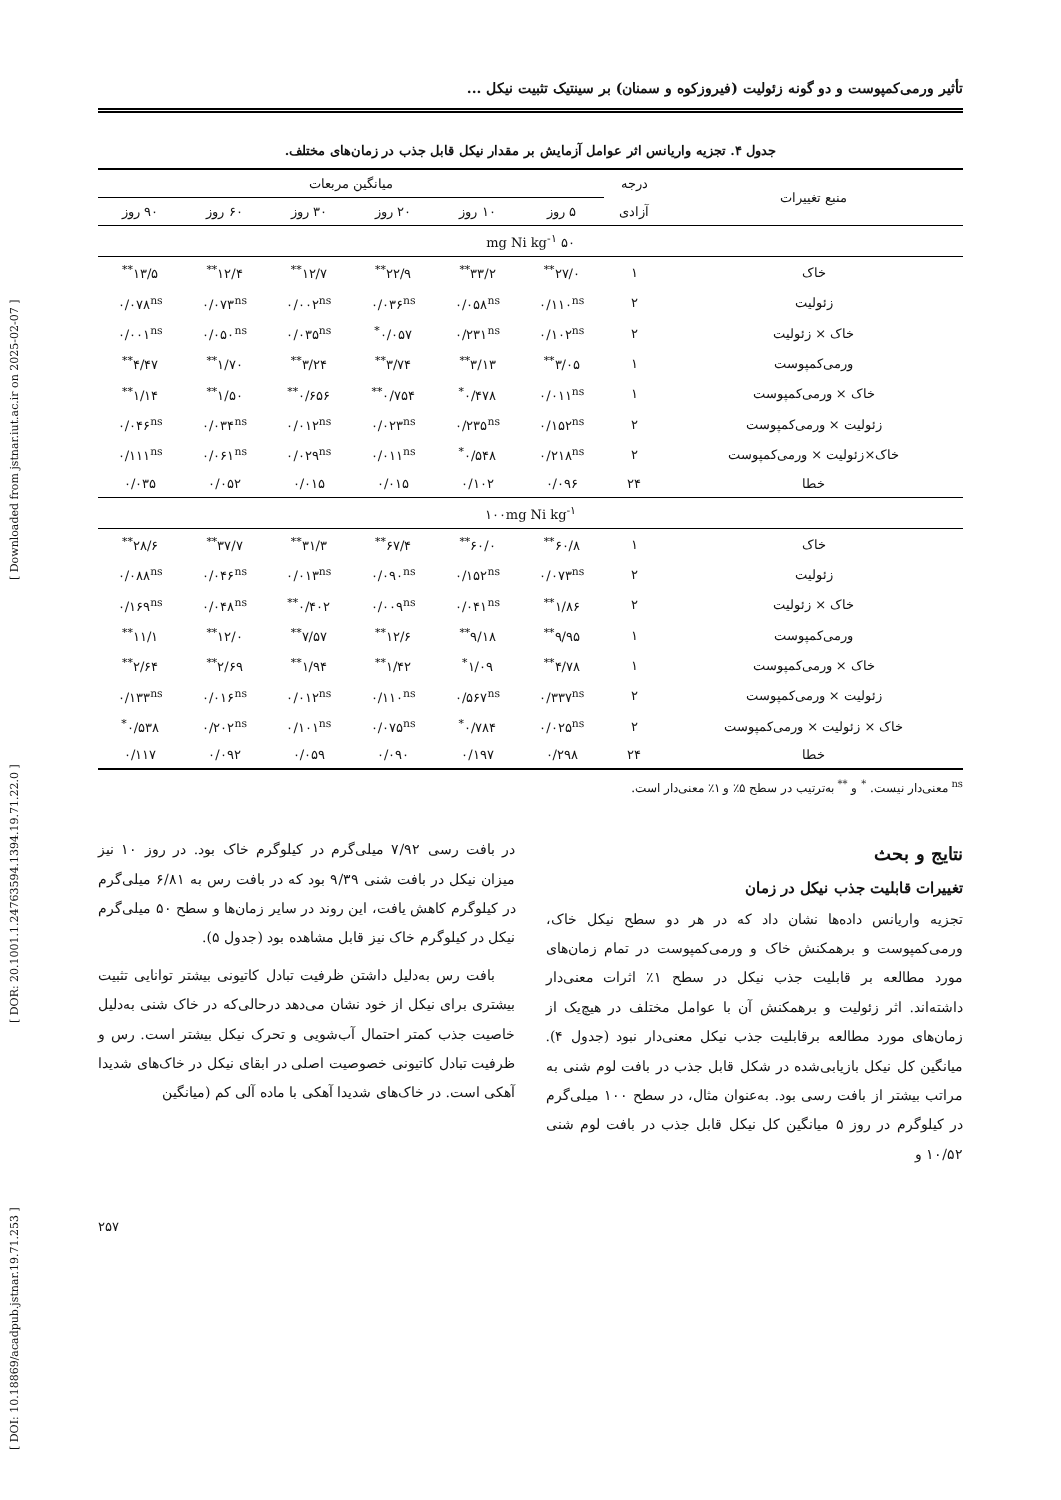[ DOI: 10.18869/acadpub.jstnar.19.71.253 ] [ DOR: 20.1001.1.24763594.1394.19.71.22.0 ] [ Downloaded from jstnar.iut.ac.ir on 2025-02-07 ]
تأثیر ورمی‌کمپوست و دو گونه زئولیت (فیروزکوه و سمنان) بر سینتیک تثبیت نیکل ...
جدول ۴. تجزیه واریانس اثر عوامل آزمایش بر مقدار نیکل قابل جذب در زمان‌های مختلف.
| منبع تغییرات | درجه | میانگین مربعات | | | | | |
| --- | --- | --- | --- | --- | --- | --- | --- |
| | آزادی | ۵ روز | ۱۰ روز | ۲۰ روز | ۳۰ روز | ۶۰ روز | ۹۰ روز |
| ۵۰ mg Ni kg<sup>-۱</sup> | | | | | | | |
| خاک | ۱ | ۲۷/۰<sup>**</sup> | ۳۳/۲<sup>**</sup> | ۲۲/۹<sup>**</sup> | ۱۲/۷<sup>**</sup> | ۱۲/۴<sup>**</sup> | ۱۳/۵<sup>**</sup> |
| زئولیت | ۲ | ۰/۱۱۰<sup>ns</sup> | ۰/۰۵۸<sup>ns</sup> | ۰/۰۳۶<sup>ns</sup> | ۰/۰۰۲<sup>ns</sup> | ۰/۰۷۳<sup>ns</sup> | ۰/۰۷۸<sup>ns</sup> |
| خاک × زئولیت | ۲ | ۰/۱۰۲<sup>ns</sup> | ۰/۲۳۱<sup>ns</sup> | ۰/۰۵۷<sup>*</sup> | ۰/۰۳۵<sup>ns</sup> | ۰/۰۵۰<sup>ns</sup> | ۰/۰۰۱<sup>ns</sup> |
| ورمی‌کمپوست | ۱ | ۳/۰۵<sup>**</sup> | ۳/۱۳<sup>**</sup> | ۳/۷۴<sup>**</sup> | ۳/۲۴<sup>**</sup> | ۱/۷۰<sup>**</sup> | ۴/۴۷<sup>**</sup> |
| خاک × ورمی‌کمپوست | ۱ | ۰/۰۱۱<sup>ns</sup> | ۰/۴۷۸<sup>*</sup> | ۰/۷۵۴<sup>**</sup> | ۰/۶۵۶<sup>**</sup> | ۱/۵۰<sup>**</sup> | ۱/۱۴<sup>**</sup> |
| زئولیت × ورمی‌کمپوست | ۲ | ۰/۱۵۲<sup>ns</sup> | ۰/۲۳۵<sup>ns</sup> | ۰/۰۲۳<sup>ns</sup> | ۰/۰۱۲<sup>ns</sup> | ۰/۰۳۴<sup>ns</sup> | ۰/۰۴۶<sup>ns</sup> |
| خاک×زئولیت × ورمی‌کمپوست | ۲ | ۰/۲۱۸<sup>ns</sup> | ۰/۵۴۸<sup>*</sup> | ۰/۰۱۱<sup>ns</sup> | ۰/۰۲۹<sup>ns</sup> | ۰/۰۶۱<sup>ns</sup> | ۰/۱۱۱<sup>ns</sup> |
| خطا | ۲۴ | ۰/۰۹۶ | ۰/۱۰۲ | ۰/۰۱۵ | ۰/۰۱۵ | ۰/۰۵۲ | ۰/۰۳۵ |
| ۱۰۰mg Ni kg<sup>-۱</sup> | | | | | | | |
| خاک | ۱ | ۶۰/۸<sup>**</sup> | ۶۰/۰<sup>**</sup> | ۶۷/۴<sup>**</sup> | ۳۱/۳<sup>**</sup> | ۳۷/۷<sup>**</sup> | ۲۸/۶<sup>**</sup> |
| زئولیت | ۲ | ۰/۰۷۳<sup>ns</sup> | ۰/۱۵۲<sup>ns</sup> | ۰/۰۹۰<sup>ns</sup> | ۰/۰۱۳<sup>ns</sup> | ۰/۰۴۶<sup>ns</sup> | ۰/۰۸۸<sup>ns</sup> |
| خاک × زئولیت | ۲ | ۱/۸۶<sup>**</sup> | ۰/۰۴۱<sup>ns</sup> | ۰/۰۰۹<sup>ns</sup> | ۰/۴۰۲<sup>**</sup> | ۰/۰۴۸<sup>ns</sup> | ۰/۱۶۹<sup>ns</sup> |
| ورمی‌کمپوست | ۱ | ۹/۹۵<sup>**</sup> | ۹/۱۸<sup>**</sup> | ۱۲/۶<sup>**</sup> | ۷/۵۷<sup>**</sup> | ۱۲/۰<sup>**</sup> | ۱۱/۱<sup>**</sup> |
| خاک × ورمی‌کمپوست | ۱ | ۴/۷۸<sup>**</sup> | ۱/۰۹<sup>*</sup> | ۱/۴۲<sup>**</sup> | ۱/۹۴<sup>**</sup> | ۲/۶۹<sup>**</sup> | ۲/۶۴<sup>**</sup> |
| زئولیت × ورمی‌کمپوست | ۲ | ۰/۳۳۷<sup>ns</sup> | ۰/۵۶۷<sup>ns</sup> | ۰/۱۱۰<sup>ns</sup> | ۰/۰۱۲<sup>ns</sup> | ۰/۰۱۶<sup>ns</sup> | ۰/۱۳۳<sup>ns</sup> |
| خاک × زئولیت × ورمی‌کمپوست | ۲ | ۰/۰۲۵<sup>ns</sup> | ۰/۷۸۴<sup>*</sup> | ۰/۰۷۵<sup>ns</sup> | ۰/۱۰۱<sup>ns</sup> | ۰/۲۰۲<sup>ns</sup> | ۰/۵۳۸<sup>*</sup> |
| خطا | ۲۴ | ۰/۲۹۸ | ۰/۱۹۷ | ۰/۰۹۰ | ۰/۰۵۹ | ۰/۰۹۲ | ۰/۱۱۷ |
<sup>ns</sup> معنی‌دار نیست. <sup>*</sup> و <sup>**</sup> به‌ترتیب در سطح ۵٪ و ۱٪ معنی‌دار است.
نتایج و بحث
تغییرات قابلیت جذب نیکل در زمان
تجزیه واریانس داده‌ها نشان داد که در هر دو سطح نیکل خاک، ورمی‌کمپوست و برهمکنش خاک و ورمی‌کمپوست در تمام زمان‌های مورد مطالعه بر قابلیت جذب نیکل در سطح ۱٪ اثرات معنی‌دار داشته‌اند. اثر زئولیت و برهمکنش آن با عوامل مختلف در هیچ‌یک از زمان‌های مورد مطالعه برقابلیت جذب نیکل معنی‌دار نبود (جدول ۴). میانگین کل نیکل بازیابی‌شده در شکل قابل جذب در بافت لوم شنی به مراتب بیشتر از بافت رسی بود. به‌عنوان مثال، در سطح ۱۰۰ میلی‌گرم در کیلوگرم در روز ۵ میانگین کل نیکل قابل جذب در بافت لوم شنی ۱۰/۵۲ و
در بافت رسی ۷/۹۲ میلی‌گرم در کیلوگرم خاک بود. در روز ۱۰ نیز میزان نیکل در بافت شنی ۹/۳۹ بود که در بافت رس به ۶/۸۱ میلی‌گرم در کیلوگرم کاهش یافت، این روند در سایر زمان‌ها و سطح ۵۰ میلی‌گرم نیکل در کیلوگرم خاک نیز قابل مشاهده بود (جدول ۵).
بافت رس به‌دلیل داشتن ظرفیت تبادل کاتیونی بیشتر توانایی تثبیت بیشتری برای نیکل از خود نشان می‌دهد درحالی‌که در خاک شنی به‌دلیل خاصیت جذب کمتر احتمال آب‌شویی و تحرک نیکل بیشتر است. رس و ظرفیت تبادل کاتیونی خصوصیت اصلی در ابقای نیکل در خاک‌های شدیدا آهکی است. در خاک‌های شدیدا آهکی با ماده آلی کم (میانگین
۲۵۷